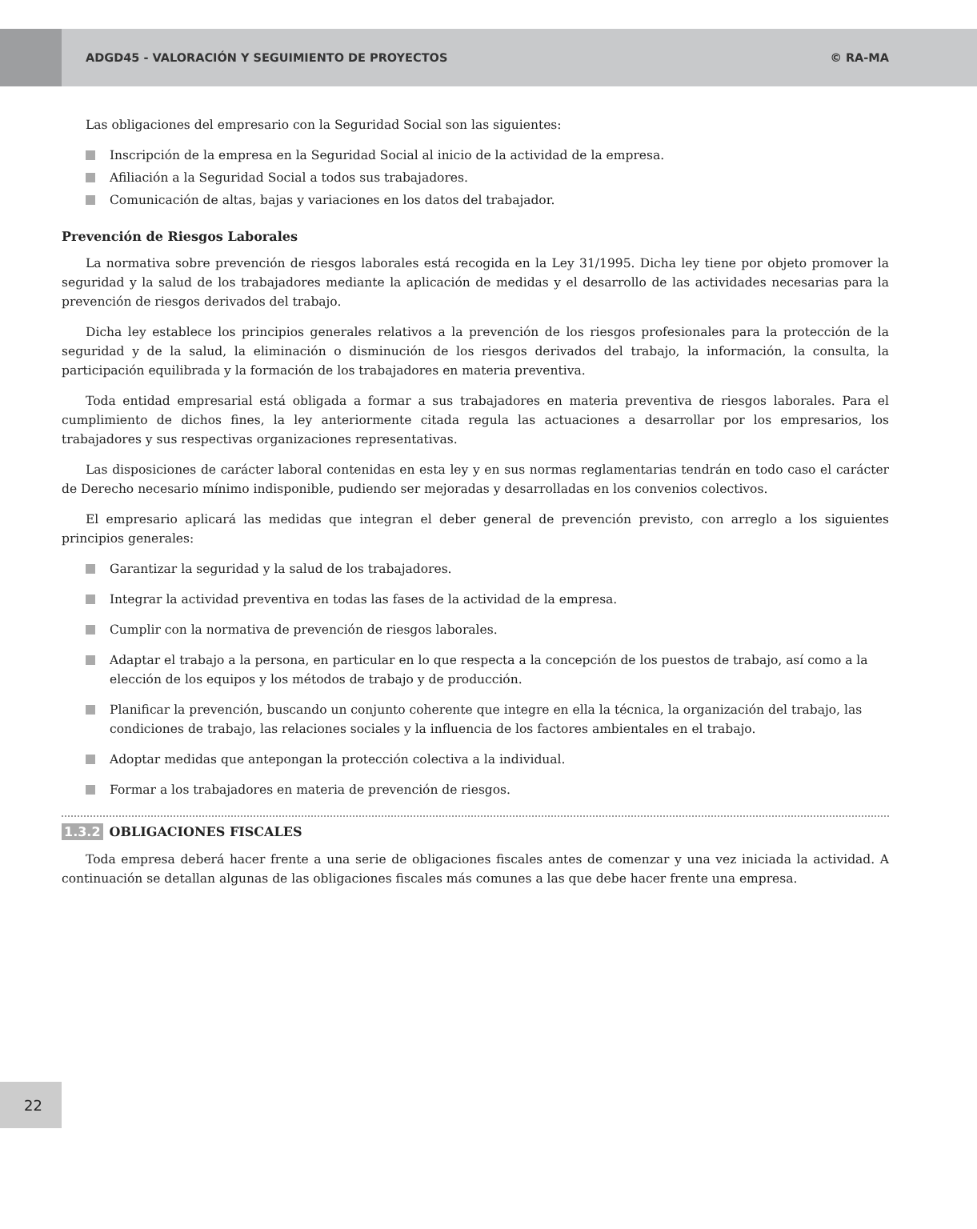ADGD45 - VALORACIÓN Y SEGUIMIENTO DE PROYECTOS © RA-MA
Las obligaciones del empresario con la Seguridad Social son las siguientes:
Inscripción de la empresa en la Seguridad Social al inicio de la actividad de la empresa.
Afiliación a la Seguridad Social a todos sus trabajadores.
Comunicación de altas, bajas y variaciones en los datos del trabajador.
Prevención de Riesgos Laborales
La normativa sobre prevención de riesgos laborales está recogida en la Ley 31/1995. Dicha ley tiene por objeto promover la seguridad y la salud de los trabajadores mediante la aplicación de medidas y el desarrollo de las actividades necesarias para la prevención de riesgos derivados del trabajo.
Dicha ley establece los principios generales relativos a la prevención de los riesgos profesionales para la protección de la seguridad y de la salud, la eliminación o disminución de los riesgos derivados del trabajo, la información, la consulta, la participación equilibrada y la formación de los trabajadores en materia preventiva.
Toda entidad empresarial está obligada a formar a sus trabajadores en materia preventiva de riesgos laborales. Para el cumplimiento de dichos fines, la ley anteriormente citada regula las actuaciones a desarrollar por los empresarios, los trabajadores y sus respectivas organizaciones representativas.
Las disposiciones de carácter laboral contenidas en esta ley y en sus normas reglamentarias tendrán en todo caso el carácter de Derecho necesario mínimo indisponible, pudiendo ser mejoradas y desarrolladas en los convenios colectivos.
El empresario aplicará las medidas que integran el deber general de prevención previsto, con arreglo a los siguientes principios generales:
Garantizar la seguridad y la salud de los trabajadores.
Integrar la actividad preventiva en todas las fases de la actividad de la empresa.
Cumplir con la normativa de prevención de riesgos laborales.
Adaptar el trabajo a la persona, en particular en lo que respecta a la concepción de los puestos de trabajo, así como a la elección de los equipos y los métodos de trabajo y de producción.
Planificar la prevención, buscando un conjunto coherente que integre en ella la técnica, la organización del trabajo, las condiciones de trabajo, las relaciones sociales y la influencia de los factores ambientales en el trabajo.
Adoptar medidas que antepongan la protección colectiva a la individual.
Formar a los trabajadores en materia de prevención de riesgos.
1.3.2 OBLIGACIONES FISCALES
Toda empresa deberá hacer frente a una serie de obligaciones fiscales antes de comenzar y una vez iniciada la actividad. A continuación se detallan algunas de las obligaciones fiscales más comunes a las que debe hacer frente una empresa.
22